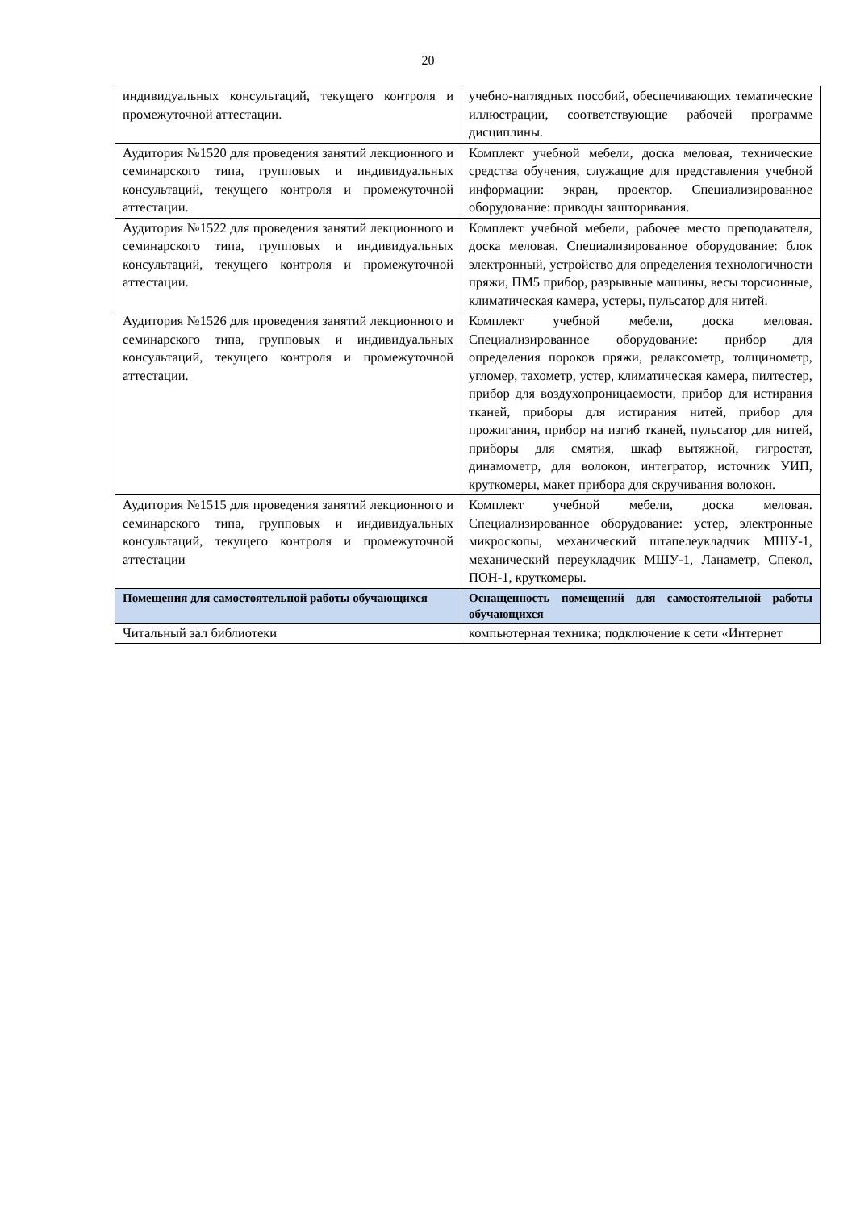20
| индивидуальных консультаций, текущего контроля и промежуточной аттестации. | учебно-наглядных пособий, обеспечивающих тематические иллюстрации, соответствующие рабочей программе дисциплины. |
| Аудитория №1520 для проведения занятий лекционного и семинарского типа, групповых и индивидуальных консультаций, текущего контроля и промежуточной аттестации. | Комплект учебной мебели, доска меловая, технические средства обучения, служащие для представления учебной информации: экран, проектор. Специализированное оборудование: приводы зашторивания. |
| Аудитория №1522 для проведения занятий лекционного и семинарского типа, групповых и индивидуальных консультаций, текущего контроля и промежуточной аттестации. | Комплект учебной мебели, рабочее место преподавателя, доска меловая. Специализированное оборудование: блок электронный, устройство для определения технологичности пряжи, ПМ5 прибор, разрывные машины, весы торсионные, климатическая камера, устеры, пульсатор для нитей. |
| Аудитория №1526 для проведения занятий лекционного и семинарского типа, групповых и индивидуальных консультаций, текущего контроля и промежуточной аттестации. | Комплект учебной мебели, доска меловая. Специализированное оборудование: прибор для определения пороков пряжи, релаксометр, толщинометр, угломер, тахометр, устер, климатическая камера, пилтестер, прибор для воздухопроницаемости, прибор для истирания тканей, приборы для истирания нитей, прибор для прожигания, прибор на изгиб тканей, пульсатор для нитей, приборы для смятия, шкаф вытяжной, гигростат, динамометр, для волокон, интегратор, источник УИП, круткомеры, макет прибора для скручивания волокон. |
| Аудитория №1515 для проведения занятий лекционного и семинарского типа, групповых и индивидуальных консультаций, текущего контроля и промежуточной аттестации | Комплект учебной мебели, доска меловая. Специализированное оборудование: устер, электронные микроскопы, механический штапелеукладчик МШУ-1, механический переукладчик МШУ-1, Ланаметр, Спекол, ПОН-1, круткомеры. |
| Помещения для самостоятельной работы обучающихся | Оснащенность помещений для самостоятельной работы обучающихся |
| Читальный зал библиотеки | компьютерная техника; подключение к сети «Интернет |